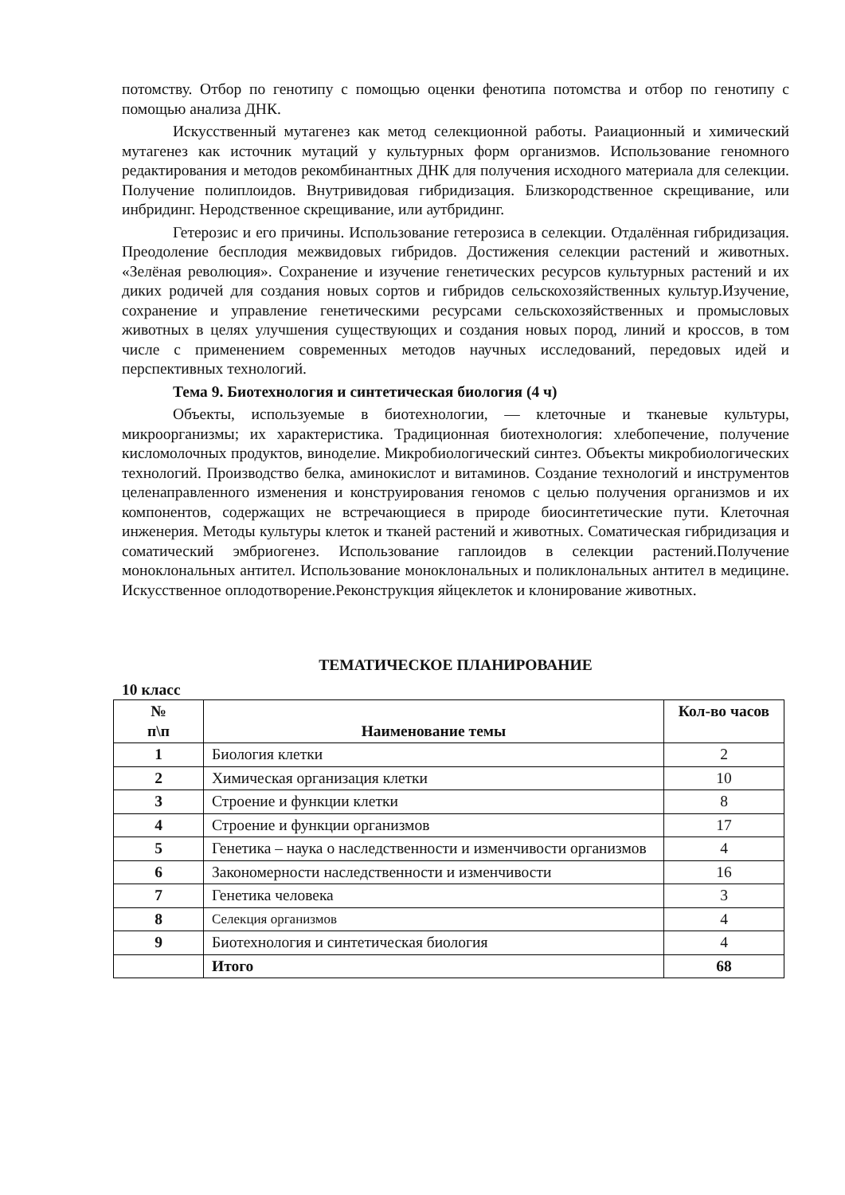потомству. Отбор по генотипу с помощью оценки фенотипа потомства и отбор по генотипу с помощью анализа ДНК.
Искусственный мутагенез как метод селекционной работы. Раиационный и химический мутагенез как источник мутаций у культурных форм организмов. Использование геномного редактирования и методов рекомбинантных ДНК для получения исходного материала для селекции. Получение полиплоидов. Внутривидовая гибридизация. Близкородственное скрещивание, или инбридинг. Неродственное скрещивание, или аутбридинг.
Гетерозис и его причины. Использование гетерозиса в селекции. Отдалённая гибридизация. Преодоление бесплодия межвидовых гибридов. Достижения селекции растений и животных. «Зелёная революция». Сохранение и изучение генетических ресурсов культурных растений и их диких родичей для создания новых сортов и гибридов сельскохозяйственных культур.Изучение, сохранение и управление генетическими ресурсами сельскохозяйственных и промысловых животных в целях улучшения существующих и создания новых пород, линий и кроссов, в том числе с применением современных методов научных исследований, передовых идей и перспективных технологий.
Тема 9. Биотехнология и синтетическая биология (4 ч)
Объекты, используемые в биотехнологии, — клеточные и тканевые культуры, микроорганизмы; их характеристика. Традиционная биотехнология: хлебопечение, получение кисломолочных продуктов, виноделие. Микробиологический синтез. Объекты микробиологических технологий. Производство белка, аминокислот и витаминов. Создание технологий и инструментов целенаправленного изменения и конструирования геномов с целью получения организмов и их компонентов, содержащих не встречающиеся в природе биосинтетические пути. Клеточная инженерия. Методы культуры клеток и тканей растений и животных. Соматическая гибридизация и соматический эмбриогенез. Использование гаплоидов в селекции растений.Получение моноклональных антител. Использование моноклональных и поликлональных антител в медицине. Искусственное оплодотворение.Реконструкция яйцеклеток и клонирование животных.
ТЕМАТИЧЕСКОЕ ПЛАНИРОВАНИЕ
10 класс
| № п\п | Наименование темы | Кол-во часов |
| --- | --- | --- |
| 1 | Биология клетки | 2 |
| 2 | Химическая организация клетки | 10 |
| 3 | Строение и функции клетки | 8 |
| 4 | Строение и функции организмов | 17 |
| 5 | Генетика – наука о наследственности и изменчивости организмов | 4 |
| 6 | Закономерности наследственности и изменчивости | 16 |
| 7 | Генетика человека | 3 |
| 8 | Селекция организмов | 4 |
| 9 | Биотехнология и синтетическая биология | 4 |
| | Итого | 68 |